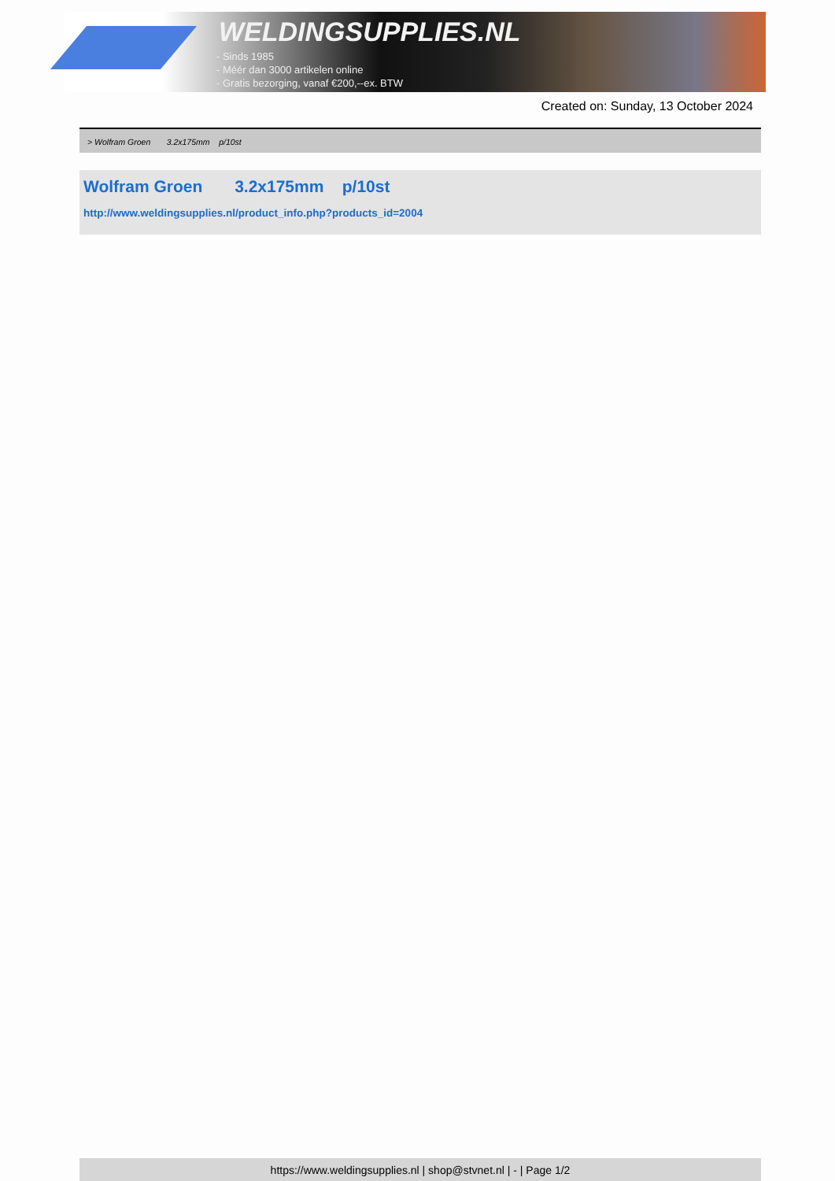WELDINGSUPPLIES.NL
- Sinds 1985
- Méér dan 3000 artikelen online
- Gratis bezorging, vanaf €200,--ex. BTW
Created on: Sunday, 13 October 2024
> Wolfram Groen 3.2x175mm p/10st
Wolfram Groen 3.2x175mm p/10st
http://www.weldingsupplies.nl/product_info.php?products_id=2004
https://www.weldingsupplies.nl | shop@stvnet.nl | - | Page 1/2